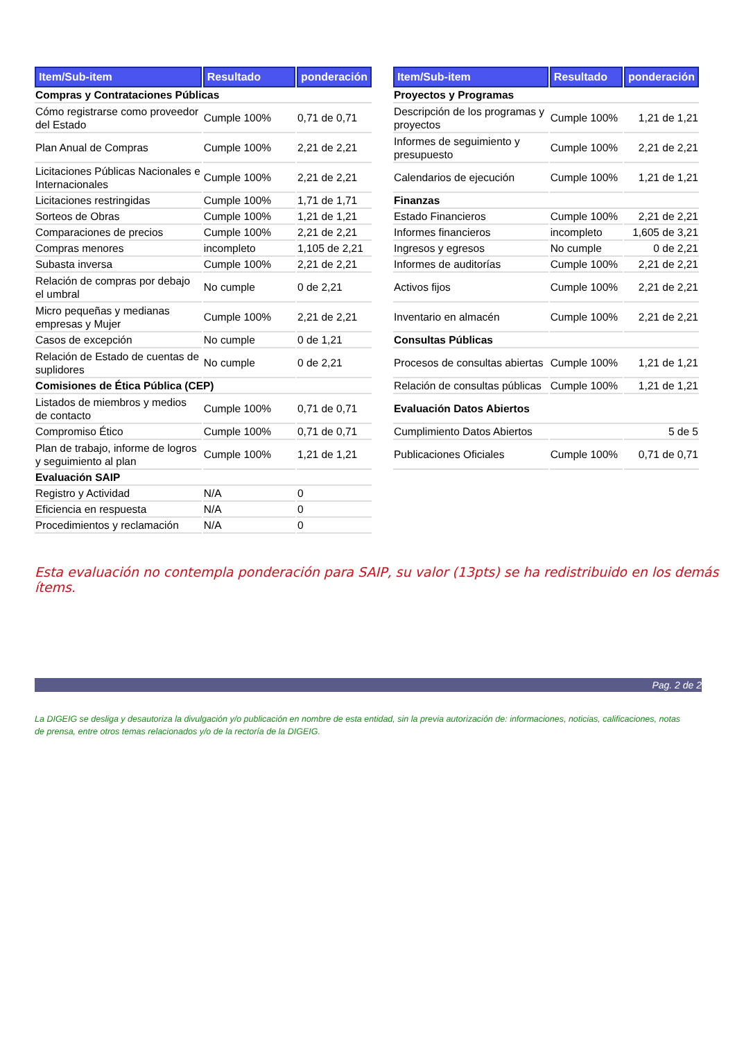| Item/Sub-item | Resultado | ponderación |
| --- | --- | --- |
| Compras y Contrataciones Públicas | | |
| Cómo registrarse como proveedor del Estado | Cumple 100% | 0,71 de 0,71 |
| Plan Anual de Compras | Cumple 100% | 2,21 de 2,21 |
| Licitaciones Públicas Nacionales e Internacionales | Cumple 100% | 2,21 de 2,21 |
| Licitaciones restringidas | Cumple 100% | 1,71 de 1,71 |
| Sorteos de Obras | Cumple 100% | 1,21 de 1,21 |
| Comparaciones de precios | Cumple 100% | 2,21 de 2,21 |
| Compras menores | incompleto | 1,105 de 2,21 |
| Subasta inversa | Cumple 100% | 2,21 de 2,21 |
| Relación de compras por debajo el umbral | No cumple | 0 de 2,21 |
| Micro pequeñas y medianas empresas y Mujer | Cumple 100% | 2,21 de 2,21 |
| Casos de excepción | No cumple | 0 de 1,21 |
| Relación de Estado de cuentas de suplidores | No cumple | 0 de 2,21 |
| Comisiones de Ética Pública (CEP) | | |
| Listados de miembros y medios de contacto | Cumple 100% | 0,71 de 0,71 |
| Compromiso Ético | Cumple 100% | 0,71 de 0,71 |
| Plan de trabajo, informe de logros y seguimiento al plan | Cumple 100% | 1,21 de 1,21 |
| Evaluación SAIP | | |
| Registro y Actividad | N/A | 0 |
| Eficiencia en respuesta | N/A | 0 |
| Procedimientos y reclamación | N/A | 0 |
| Item/Sub-item | Resultado | ponderación |
| --- | --- | --- |
| Proyectos y Programas | | |
| Descripción de los programas y proyectos | Cumple 100% | 1,21 de 1,21 |
| Informes de seguimiento y presupuesto | Cumple 100% | 2,21 de 2,21 |
| Calendarios de ejecución | Cumple 100% | 1,21 de 1,21 |
| Finanzas | | |
| Estado Financieros | Cumple 100% | 2,21 de 2,21 |
| Informes financieros | incompleto | 1,605 de 3,21 |
| Ingresos y egresos | No cumple | 0 de 2,21 |
| Informes de auditorías | Cumple 100% | 2,21 de 2,21 |
| Activos fijos | Cumple 100% | 2,21 de 2,21 |
| Inventario en almacén | Cumple 100% | 2,21 de 2,21 |
| Consultas Públicas | | |
| Procesos de consultas abiertas | Cumple 100% | 1,21 de 1,21 |
| Relación de consultas públicas | Cumple 100% | 1,21 de 1,21 |
| Evaluación Datos Abiertos | | |
| Cumplimiento Datos Abiertos | | 5 de 5 |
| Publicaciones Oficiales | Cumple 100% | 0,71 de 0,71 |
Esta evaluación no contempla ponderación para SAIP, su valor (13pts) se ha redistribuido en los demás ítems.
Pag. 2 de 2
La DIGEIG se desliga y desautoriza la divulgación y/o publicación en nombre de esta entidad, sin la previa autorización de: informaciones, noticias, calificaciones, notas de prensa, entre otros temas relacionados y/o de la rectoría de la DIGEIG.